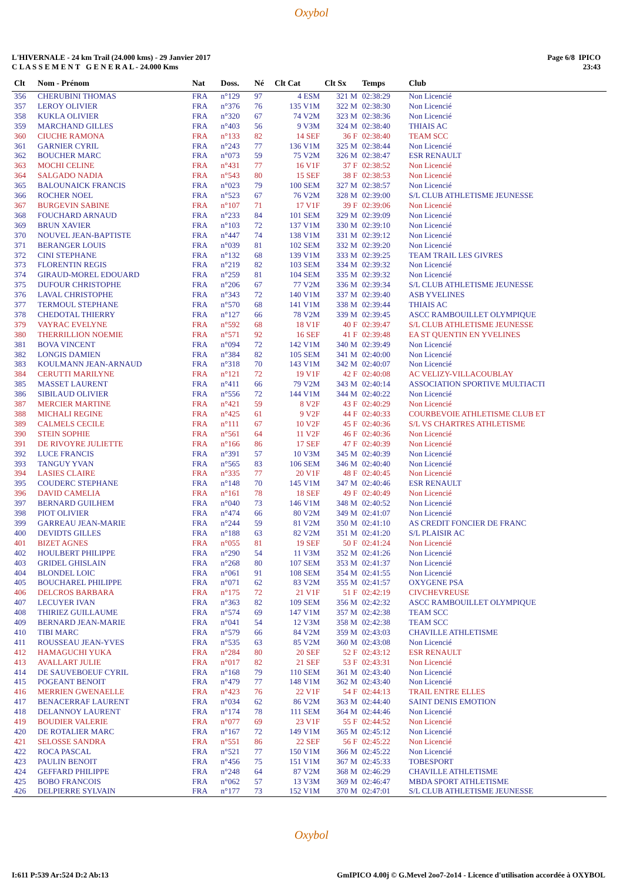Oxybol
L'HIVERNALE - 24 km Trail (24.000 kms) - 29 Janvier 2017
C L A S S E M E N T G E N E R A L - 24.000 Kms
Page 6/8 IPICO
23:43
| Clt | Nom - Prénom | Nat | Doss. | Né | Clt Cat | Clt Sx | Temps | Club |
| --- | --- | --- | --- | --- | --- | --- | --- | --- |
| 356 | CHERUBINI THOMAS | FRA | n°129 | 97 | 4 ESM | 321 M | 02:38:29 | Non Licencié |
| 357 | LEROY OLIVIER | FRA | n°376 | 76 | 135 V1M | 322 M | 02:38:30 | Non Licencié |
| 358 | KUKLA OLIVIER | FRA | n°320 | 67 | 74 V2M | 323 M | 02:38:36 | Non Licencié |
| 359 | MARCHAND GILLES | FRA | n°403 | 56 | 9 V3M | 324 M | 02:38:40 | THIAIS AC |
| 360 | CIUCHE RAMONA | FRA | n°133 | 82 | 14 SEF | 36 F | 02:38:40 | TEAM SCC |
| 361 | GARNIER CYRIL | FRA | n°243 | 77 | 136 V1M | 325 M | 02:38:44 | Non Licencié |
| 362 | BOUCHER MARC | FRA | n°073 | 59 | 75 V2M | 326 M | 02:38:47 | ESR RENAULT |
| 363 | MOCHI CELINE | FRA | n°431 | 77 | 16 V1F | 37 F | 02:38:52 | Non Licencié |
| 364 | SALGADO NADIA | FRA | n°543 | 80 | 15 SEF | 38 F | 02:38:53 | Non Licencié |
| 365 | BALOUNAICK FRANCIS | FRA | n°023 | 79 | 100 SEM | 327 M | 02:38:57 | Non Licencié |
| 366 | ROCHER NOEL | FRA | n°523 | 67 | 76 V2M | 328 M | 02:39:00 | S/L CLUB ATHLETISME JEUNESSE |
| 367 | BURGEVIN SABINE | FRA | n°107 | 71 | 17 V1F | 39 F | 02:39:06 | Non Licencié |
| 368 | FOUCHARD ARNAUD | FRA | n°233 | 84 | 101 SEM | 329 M | 02:39:09 | Non Licencié |
| 369 | BRUN XAVIER | FRA | n°103 | 72 | 137 V1M | 330 M | 02:39:10 | Non Licencié |
| 370 | NOUVEL JEAN-BAPTISTE | FRA | n°447 | 74 | 138 V1M | 331 M | 02:39:12 | Non Licencié |
| 371 | BERANGER LOUIS | FRA | n°039 | 81 | 102 SEM | 332 M | 02:39:20 | Non Licencié |
| 372 | CINI STEPHANE | FRA | n°132 | 68 | 139 V1M | 333 M | 02:39:25 | TEAM TRAIL LES GIVRES |
| 373 | FLORENTIN REGIS | FRA | n°219 | 82 | 103 SEM | 334 M | 02:39:32 | Non Licencié |
| 374 | GIRAUD-MOREL EDOUARD | FRA | n°259 | 81 | 104 SEM | 335 M | 02:39:32 | Non Licencié |
| 375 | DUFOUR CHRISTOPHE | FRA | n°206 | 67 | 77 V2M | 336 M | 02:39:34 | S/L CLUB ATHLETISME JEUNESSE |
| 376 | LAVAL CHRISTOPHE | FRA | n°343 | 72 | 140 V1M | 337 M | 02:39:40 | ASB YVELINES |
| 377 | TERMOUL STEPHANE | FRA | n°570 | 68 | 141 V1M | 338 M | 02:39:44 | THIAIS AC |
| 378 | CHEDOTAL THIERRY | FRA | n°127 | 66 | 78 V2M | 339 M | 02:39:45 | ASCC RAMBOUILLET OLYMPIQUE |
| 379 | VAYRAC EVELYNE | FRA | n°592 | 68 | 18 V1F | 40 F | 02:39:47 | S/L CLUB ATHLETISME JEUNESSE |
| 380 | THERRILLION NOEMIE | FRA | n°571 | 92 | 16 SEF | 41 F | 02:39:48 | EA ST QUENTIN EN YVELINES |
| 381 | BOVA VINCENT | FRA | n°094 | 72 | 142 V1M | 340 M | 02:39:49 | Non Licencié |
| 382 | LONGIS DAMIEN | FRA | n°384 | 82 | 105 SEM | 341 M | 02:40:00 | Non Licencié |
| 383 | KOULMANN JEAN-ARNAUD | FRA | n°318 | 70 | 143 V1M | 342 M | 02:40:07 | Non Licencié |
| 384 | CERUTTI MARILYNE | FRA | n°121 | 72 | 19 V1F | 42 F | 02:40:08 | AC VELIZY-VILLACOUBLAY |
| 385 | MASSET LAURENT | FRA | n°411 | 66 | 79 V2M | 343 M | 02:40:14 | ASSOCIATION SPORTIVE MULTIACTI |
| 386 | SIBILAUD OLIVIER | FRA | n°556 | 72 | 144 V1M | 344 M | 02:40:22 | Non Licencié |
| 387 | MERCIER MARTINE | FRA | n°421 | 59 | 8 V2F | 43 F | 02:40:29 | Non Licencié |
| 388 | MICHALI REGINE | FRA | n°425 | 61 | 9 V2F | 44 F | 02:40:33 | COURBEVOIE ATHLETISME CLUB ET |
| 389 | CALMELS CECILE | FRA | n°111 | 67 | 10 V2F | 45 F | 02:40:36 | S/L VS CHARTRES ATHLETISME |
| 390 | STEIN SOPHIE | FRA | n°561 | 64 | 11 V2F | 46 F | 02:40:36 | Non Licencié |
| 391 | DE RIVOYRE JULIETTE | FRA | n°166 | 86 | 17 SEF | 47 F | 02:40:39 | Non Licencié |
| 392 | LUCE FRANCIS | FRA | n°391 | 57 | 10 V3M | 345 M | 02:40:39 | Non Licencié |
| 393 | TANGUY YVAN | FRA | n°565 | 83 | 106 SEM | 346 M | 02:40:40 | Non Licencié |
| 394 | LASIES CLAIRE | FRA | n°335 | 77 | 20 V1F | 48 F | 02:40:45 | Non Licencié |
| 395 | COUDERC STEPHANE | FRA | n°148 | 70 | 145 V1M | 347 M | 02:40:46 | ESR RENAULT |
| 396 | DAVID CAMELIA | FRA | n°161 | 78 | 18 SEF | 49 F | 02:40:49 | Non Licencié |
| 397 | BERNARD GUILHEM | FRA | n°040 | 73 | 146 V1M | 348 M | 02:40:52 | Non Licencié |
| 398 | PIOT OLIVIER | FRA | n°474 | 66 | 80 V2M | 349 M | 02:41:07 | Non Licencié |
| 399 | GARREAU JEAN-MARIE | FRA | n°244 | 59 | 81 V2M | 350 M | 02:41:10 | AS CREDIT FONCIER DE FRANC |
| 400 | DEVIDTS GILLES | FRA | n°188 | 63 | 82 V2M | 351 M | 02:41:20 | S/L PLAISIR AC |
| 401 | BIZET AGNES | FRA | n°055 | 81 | 19 SEF | 50 F | 02:41:24 | Non Licencié |
| 402 | HOULBERT PHILIPPE | FRA | n°290 | 54 | 11 V3M | 352 M | 02:41:26 | Non Licencié |
| 403 | GRIDEL GHISLAIN | FRA | n°268 | 80 | 107 SEM | 353 M | 02:41:37 | Non Licencié |
| 404 | BLONDEL LOIC | FRA | n°061 | 91 | 108 SEM | 354 M | 02:41:55 | Non Licencié |
| 405 | BOUCHAREL PHILIPPE | FRA | n°071 | 62 | 83 V2M | 355 M | 02:41:57 | OXYGENE PSA |
| 406 | DELCROS BARBARA | FRA | n°175 | 72 | 21 V1F | 51 F | 02:42:19 | CIVCHEVREUSE |
| 407 | LECUYER IVAN | FRA | n°363 | 82 | 109 SEM | 356 M | 02:42:32 | ASCC RAMBOUILLET OLYMPIQUE |
| 408 | THIRIEZ GUILLAUME | FRA | n°574 | 69 | 147 V1M | 357 M | 02:42:38 | TEAM SCC |
| 409 | BERNARD JEAN-MARIE | FRA | n°041 | 54 | 12 V3M | 358 M | 02:42:38 | TEAM SCC |
| 410 | TIBI MARC | FRA | n°579 | 66 | 84 V2M | 359 M | 02:43:03 | CHAVILLE ATHLETISME |
| 411 | ROUSSEAU JEAN-YVES | FRA | n°535 | 63 | 85 V2M | 360 M | 02:43:08 | Non Licencié |
| 412 | HAMAGUCHI YUKA | FRA | n°284 | 80 | 20 SEF | 52 F | 02:43:12 | ESR RENAULT |
| 413 | AVALLART JULIE | FRA | n°017 | 82 | 21 SEF | 53 F | 02:43:31 | Non Licencié |
| 414 | DE SAUVEBOEUF CYRIL | FRA | n°168 | 79 | 110 SEM | 361 M | 02:43:40 | Non Licencié |
| 415 | POGEANT BENOIT | FRA | n°479 | 77 | 148 V1M | 362 M | 02:43:40 | Non Licencié |
| 416 | MERRIEN GWENAELLE | FRA | n°423 | 76 | 22 V1F | 54 F | 02:44:13 | TRAIL ENTRE ELLES |
| 417 | BENACERRAF LAURENT | FRA | n°034 | 62 | 86 V2M | 363 M | 02:44:40 | SAINT DENIS EMOTION |
| 418 | DELANNOY LAURENT | FRA | n°174 | 78 | 111 SEM | 364 M | 02:44:46 | Non Licencié |
| 419 | BOUDIER VALERIE | FRA | n°077 | 69 | 23 V1F | 55 F | 02:44:52 | Non Licencié |
| 420 | DE ROTALIER MARC | FRA | n°167 | 72 | 149 V1M | 365 M | 02:45:12 | Non Licencié |
| 421 | SELOSSE SANDRA | FRA | n°551 | 86 | 22 SEF | 56 F | 02:45:22 | Non Licencié |
| 422 | ROCA PASCAL | FRA | n°521 | 77 | 150 V1M | 366 M | 02:45:22 | Non Licencié |
| 423 | PAULIN BENOIT | FRA | n°456 | 75 | 151 V1M | 367 M | 02:45:33 | TOBESPORT |
| 424 | GEFFARD PHILIPPE | FRA | n°248 | 64 | 87 V2M | 368 M | 02:46:29 | CHAVILLE ATHLETISME |
| 425 | BOBO FRANCOIS | FRA | n°062 | 57 | 13 V3M | 369 M | 02:46:47 | MBDA SPORT ATHLETISME |
| 426 | DELPIERRE SYLVAIN | FRA | n°177 | 73 | 152 V1M | 370 M | 02:47:01 | S/L CLUB ATHLETISME JEUNESSE |
Oxybol
I:611 P:539 Ar:524 D:2 Ab:13 GmIPICO 4.00j © G.Mevel 2oo7-2o14 - Licence d'utilisation accordée à OXYBOL